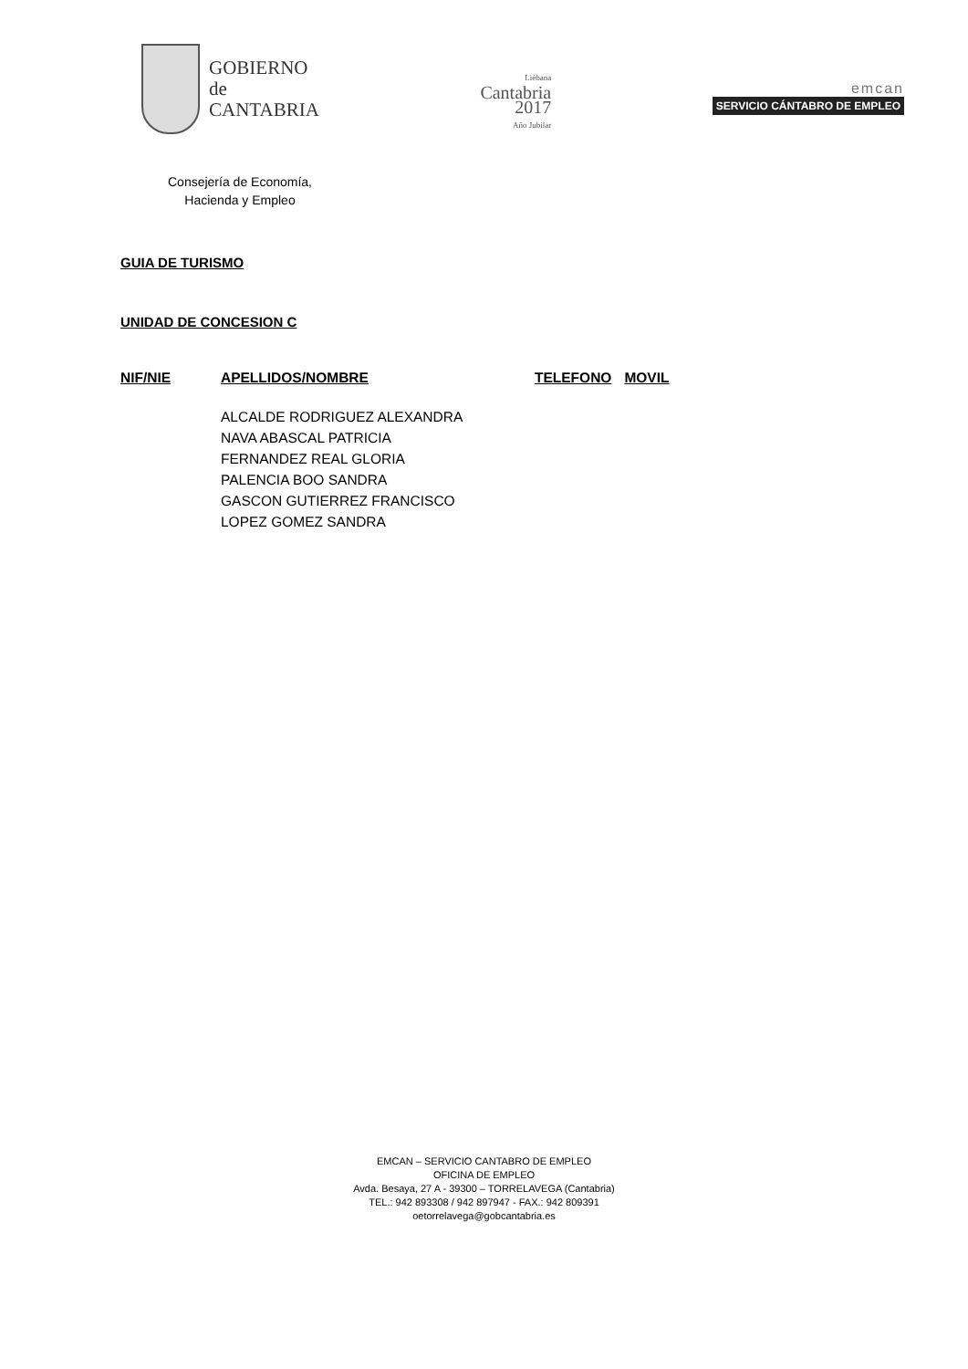GOBIERNO
de
CANTABRIA
Liébana
Cantabria
2017
Año Jubilar
emcan
SERVICIO CÁNTABRO DE EMPLEO
Consejería de Economía,
Hacienda y Empleo
GUIA DE TURISMO
UNIDAD DE CONCESION C
| NIF/NIE | APELLIDOS/NOMBRE | TELEFONO | MOVIL |
| --- | --- | --- | --- |
| | ALCALDE RODRIGUEZ ALEXANDRA | | |
| | NAVA ABASCAL PATRICIA | | |
| | FERNANDEZ REAL GLORIA | | |
| | PALENCIA BOO SANDRA | | |
| | GASCON GUTIERREZ FRANCISCO | | |
| | LOPEZ GOMEZ SANDRA | | |
EMCAN – SERVICIO CANTABRO DE EMPLEO
OFICINA DE EMPLEO
Avda. Besaya, 27 A - 39300 – TORRELAVEGA (Cantabria)
TEL.: 942 893308 / 942 897947 - FAX.: 942 809391
oetorrelavega@gobcantabria.es